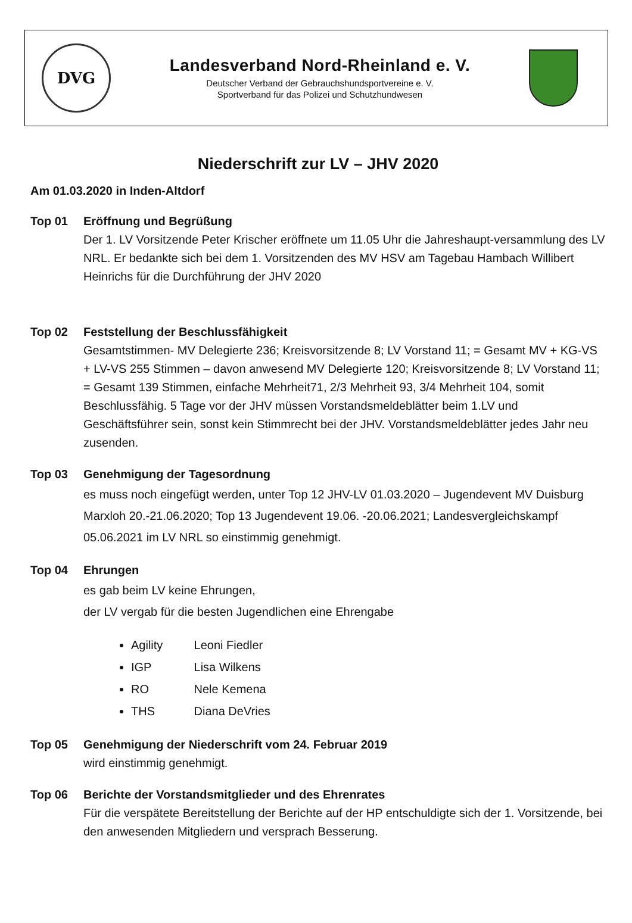DVG
Landesverband Nord-Rheinland e. V.
Deutscher Verband der Gebrauchshundsportvereine e. V.
Sportverband für das Polizei und Schutzhundwesen
Niederschrift zur LV – JHV 2020
Am 01.03.2020 in Inden-Altdorf
Top 01 Eröffnung und Begrüßung
Der 1. LV Vorsitzende Peter Krischer eröffnete um 11.05 Uhr die Jahreshaupt-versammlung des LV NRL. Er bedankte sich bei dem 1. Vorsitzenden des MV HSV am Tagebau Hambach Willibert Heinrichs für die Durchführung der JHV 2020
Top 02 Feststellung der Beschlussfähigkeit
Gesamtstimmen- MV Delegierte 236; Kreisvorsitzende 8; LV Vorstand 11; = Gesamt MV + KG-VS + LV-VS 255 Stimmen – davon anwesend MV Delegierte 120; Kreisvorsitzende 8; LV Vorstand 11; = Gesamt 139 Stimmen, einfache Mehrheit71, 2/3 Mehrheit 93, 3/4 Mehrheit 104, somit Beschlussfähig. 5 Tage vor der JHV müssen Vorstandsmeldeblätter beim 1.LV und Geschäftsführer sein, sonst kein Stimmrecht bei der JHV. Vorstandsmeldeblätter jedes Jahr neu zusenden.
Top 03 Genehmigung der Tagesordnung
es muss noch eingefügt werden, unter Top 12 JHV-LV 01.03.2020 – Jugendevent MV Duisburg Marxloh 20.-21.06.2020; Top 13 Jugendevent 19.06. -20.06.2021; Landesvergleichskampf 05.06.2021 im LV NRL so einstimmig genehmigt.
Top 04 Ehrungen
es gab beim LV keine Ehrungen,
der LV vergab für die besten Jugendlichen eine Ehrengabe
Agility Leoni Fiedler
IGP Lisa Wilkens
RO Nele Kemena
THS Diana DeVries
Top 05 Genehmigung der Niederschrift vom 24. Februar 2019
wird einstimmig genehmigt.
Top 06 Berichte der Vorstandsmitglieder und des Ehrenrates
Für die verspätete Bereitstellung der Berichte auf der HP entschuldigte sich der 1. Vorsitzende, bei den anwesenden Mitgliedern und versprach Besserung.